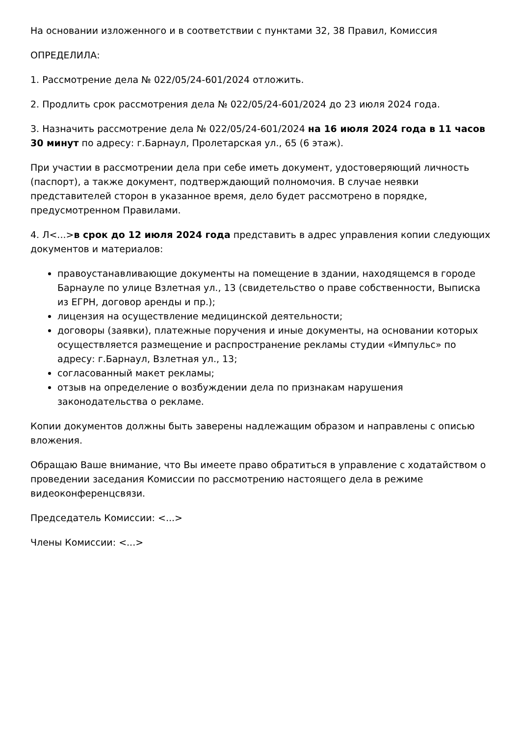На основании изложенного и в соответствии с пунктами 32, 38 Правил, Комиссия
ОПРЕДЕЛИЛА:
1. Рассмотрение дела № 022/05/24-601/2024 отложить.
2. Продлить срок рассмотрения дела № 022/05/24-601/2024 до 23 июля 2024 года.
3. Назначить рассмотрение дела № 022/05/24-601/2024 на 16 июля 2024 года в 11 часов 30 минут по адресу: г.Барнаул, Пролетарская ул., 65 (6 этаж).
При участии в рассмотрении дела при себе иметь документ, удостоверяющий личность (паспорт), а также документ, подтверждающий полномочия. В случае неявки представителей сторон в указанное время, дело будет рассмотрено в порядке, предусмотренном Правилами.
4. Л<...>в срок до 12 июля 2024 года представить в адрес управления копии следующих документов и материалов:
правоустанавливающие документы на помещение в здании, находящемся в городе Барнауле по улице Взлетная ул., 13 (свидетельство о праве собственности, Выписка из ЕГРН, договор аренды и пр.);
лицензия на осуществление медицинской деятельности;
договоры (заявки), платежные поручения и иные документы, на основании которых осуществляется размещение и распространение рекламы студии «Импульс» по адресу: г.Барнаул, Взлетная ул., 13;
согласованный макет рекламы;
отзыв на определение о возбуждении дела по признакам нарушения законодательства о рекламе.
Копии документов должны быть заверены надлежащим образом и направлены с описью вложения.
Обращаю Ваше внимание, что Вы имеете право обратиться в управление с ходатайством о проведении заседания Комиссии по рассмотрению настоящего дела в режиме видеоконференцсвязи.
Председатель Комиссии: <...>
Члены Комиссии: <...>